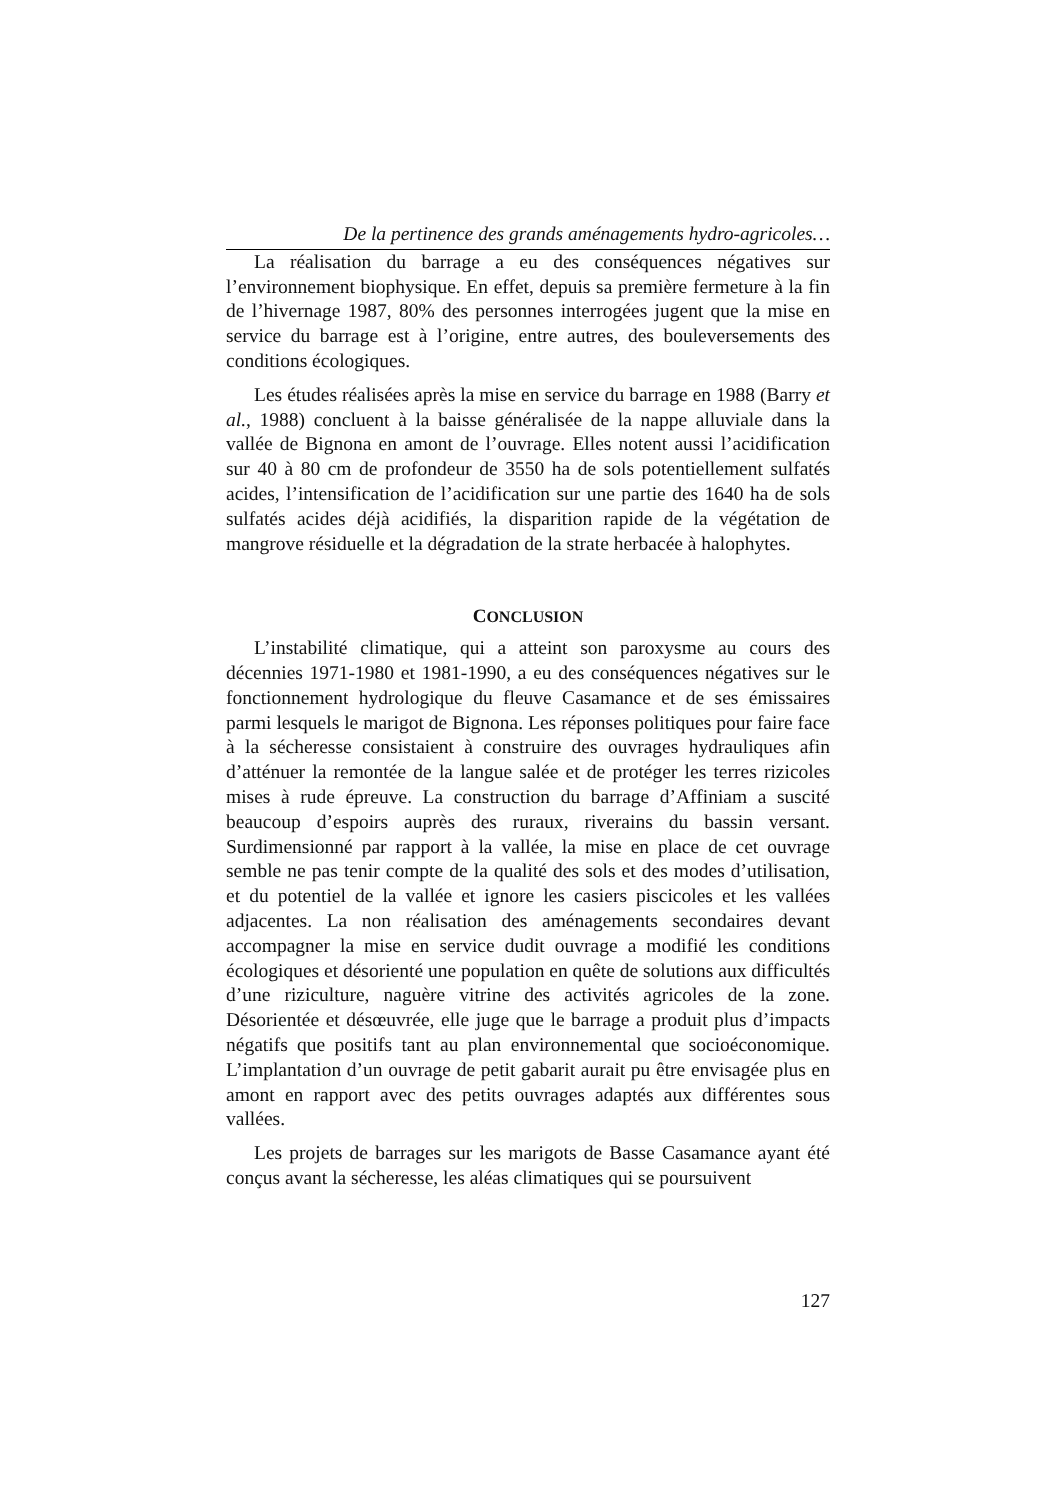De la pertinence des grands aménagements hydro-agricoles…
La réalisation du barrage a eu des conséquences négatives sur l’environnement biophysique. En effet, depuis sa première fermeture à la fin de l’hivernage 1987, 80% des personnes interrogées jugent que la mise en service du barrage est à l’origine, entre autres, des boule­versements des conditions écologiques.
Les études réalisées après la mise en service du barrage en 1988 (Barry et al., 1988) concluent à la baisse généralisée de la nappe alluviale dans la vallée de Bignona en amont de l’ouvrage. Elles notent aussi l’acidification sur 40 à 80 cm de profondeur de 3550 ha de sols potentiellement sulfatés acides, l’intensification de l’acidification sur une partie des 1640 ha de sols sulfatés acides déjà acidifiés, la disparition rapide de la végétation de mangrove résiduelle et la dégradation de la strate herbacée à halophytes.
CONCLUSION
L’instabilité climatique, qui a atteint son paroxysme au cours des décennies 1971-1980 et 1981-1990, a eu des conséquences négatives sur le fonctionnement hydrologique du fleuve Casamance et de ses émissaires parmi lesquels le marigot de Bignona. Les réponses politiques pour faire face à la sécheresse consistaient à construire des ouvrages hydrauliques afin d’atténuer la remontée de la langue salée et de protéger les terres rizicoles mises à rude épreuve. La construction du barrage d’Affiniam a suscité beaucoup d’espoirs auprès des ruraux, riverains du bassin versant. Surdimensionné par rapport à la vallée, la mise en place de cet ouvrage semble ne pas tenir compte de la qualité des sols et des modes d’utilisation, et du potentiel de la vallée et ignore les casiers piscicoles et les vallées adjacentes. La non réalisation des aménagements secondaires devant accompagner la mise en service dudit ouvrage a modifié les conditions écologiques et désorienté une population en quête de solutions aux difficultés d’une riziculture, naguère vitrine des activités agricoles de la zone. Désorientée et désœuvrée, elle juge que le barrage a produit plus d’impacts négatifs que positifs tant au plan environnemental que socioéconomique. L’implantation d’un ouvrage de petit gabarit aurait pu être envisagée plus en amont en rapport avec des petits ouvrages adaptés aux différentes sous vallées.
Les projets de barrages sur les marigots de Basse Casamance ayant été conçus avant la sécheresse, les aléas climatiques qui se poursuivent
127